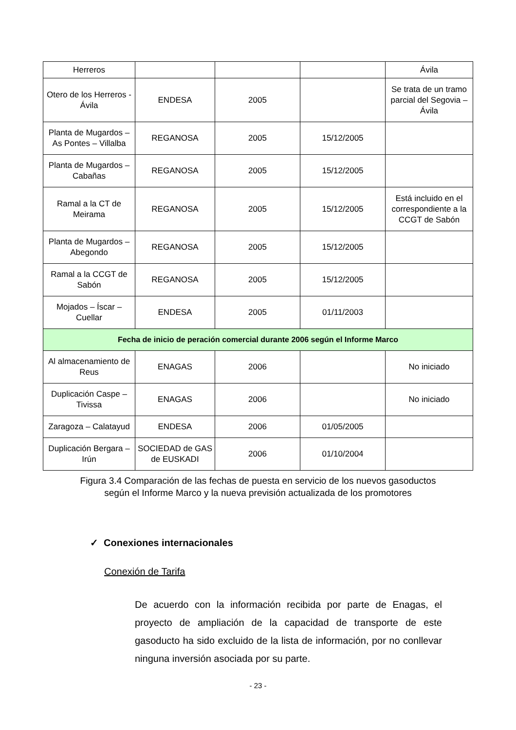| Herreros | | | | Ávila |
| Otero de los Herreros - Ávila | ENDESA | 2005 | | Se trata de un tramo parcial del Segovia – Ávila |
| Planta de Mugardos – As Pontes – Villalba | REGANOSA | 2005 | 15/12/2005 | |
| Planta de Mugardos – Cabañas | REGANOSA | 2005 | 15/12/2005 | |
| Ramal a la CT de Meirama | REGANOSA | 2005 | 15/12/2005 | Está incluido en el correspondiente a la CCGT de Sabón |
| Planta de Mugardos – Abegondo | REGANOSA | 2005 | 15/12/2005 | |
| Ramal a la CCGT de Sabón | REGANOSA | 2005 | 15/12/2005 | |
| Mojados – Íscar – Cuellar | ENDESA | 2005 | 01/11/2003 | |
| Fecha de inicio de peración comercial durante 2006 según el Informe Marco | | | | |
| Al almacenamiento de Reus | ENAGAS | 2006 | | No iniciado |
| Duplicación Caspe – Tivissa | ENAGAS | 2006 | | No iniciado |
| Zaragoza – Calatayud | ENDESA | 2006 | 01/05/2005 | |
| Duplicación Bergara – Irún | SOCIEDAD de GAS de EUSKADI | 2006 | 01/10/2004 | |
Figura 3.4 Comparación de las fechas de puesta en servicio de los nuevos gasoductos según el Informe Marco y la nueva previsión actualizada de los promotores
✓ Conexiones internacionales
Conexión de Tarifa
De acuerdo con la información recibida por parte de Enagas, el proyecto de ampliación de la capacidad de transporte de este gasoducto ha sido excluido de la lista de información, por no conllevar ninguna inversión asociada por su parte.
- 23 -